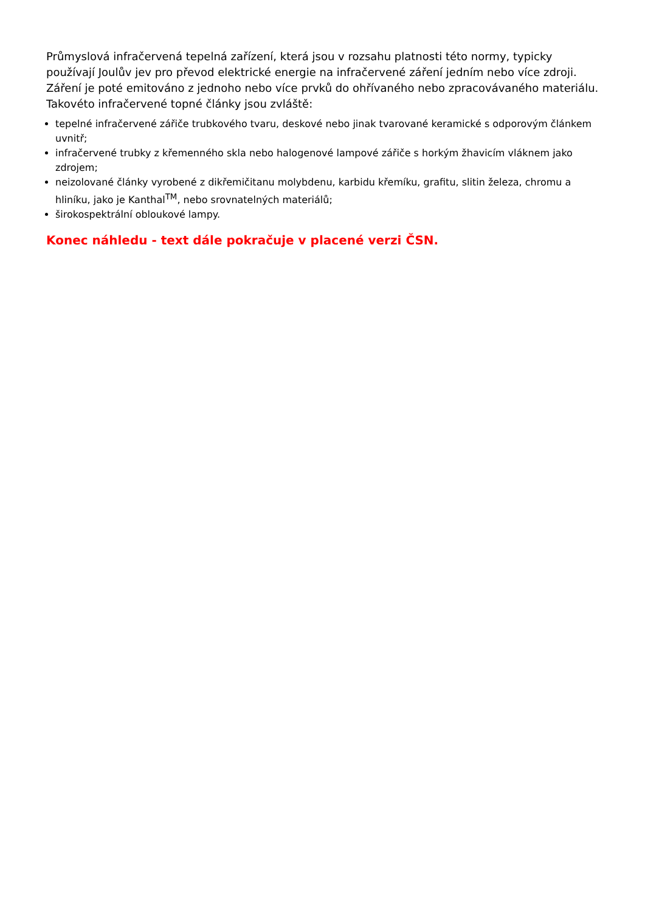Průmyslová infračervená tepelná zařízení, která jsou v rozsahu platnosti této normy, typicky používají Joulův jev pro převod elektrické energie na infračervené záření jedním nebo více zdroji. Záření je poté emitováno z jednoho nebo více prvků do ohřívaného nebo zpracovávaného materiálu. Takovéto infračervené topné články jsou zvláště:
tepelné infračervené zářiče trubkového tvaru, deskové nebo jinak tvarované keramické s odporovým článkem uvnitř;
infračervené trubky z křemenného skla nebo halogenové lampové zářiče s horkým žhavicím vláknem jako zdrojem;
neizolované články vyrobené z dikřemičitanu molybdenu, karbidu křemíku, grafitu, slitin železa, chromu a hliníku, jako je Kanthal<sup>TM</sup>, nebo srovnatelných materiálů;
širokospektrální obloukové lampy.
Konec náhledu - text dále pokračuje v placené verzi ČSN.